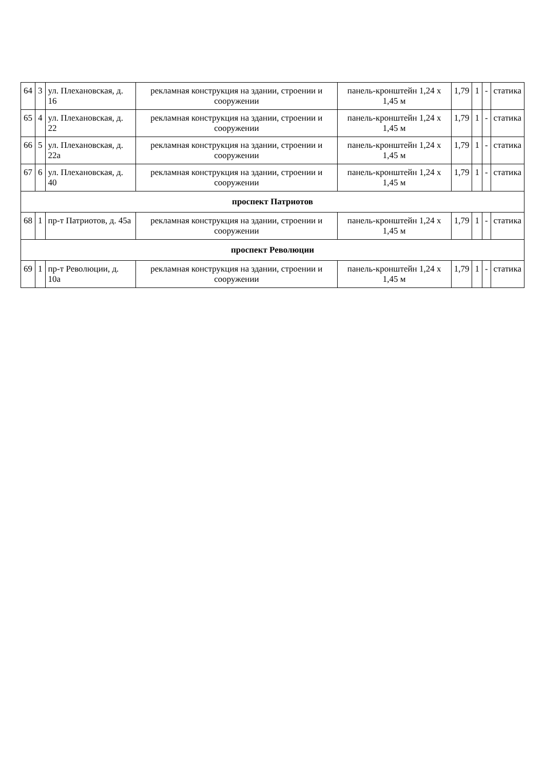| 64 | 3 | ул. Плехановская, д. 16 | рекламная конструкция на здании, строении и сооружении | панель-кронштейн 1,24 х 1,45 м | 1,79 | 1 | - | статика |
| 65 | 4 | ул. Плехановская, д. 22 | рекламная конструкция на здании, строении и сооружении | панель-кронштейн 1,24 х 1,45 м | 1,79 | 1 | - | статика |
| 66 | 5 | ул. Плехановская, д. 22а | рекламная конструкция на здании, строении и сооружении | панель-кронштейн 1,24 х 1,45 м | 1,79 | 1 | - | статика |
| 67 | 6 | ул. Плехановская, д. 40 | рекламная конструкция на здании, строении и сооружении | панель-кронштейн 1,24 х 1,45 м | 1,79 | 1 | - | статика |
| проспект Патриотов | | | | | | | | |
| 68 | 1 | пр-т Патриотов, д. 45а | рекламная конструкция на здании, строении и сооружении | панель-кронштейн 1,24 х 1,45 м | 1,79 | 1 | - | статика |
| проспект Революции | | | | | | | | |
| 69 | 1 | пр-т Революции, д. 10а | рекламная конструкция на здании, строении и сооружении | панель-кронштейн 1,24 х 1,45 м | 1,79 | 1 | - | статика |